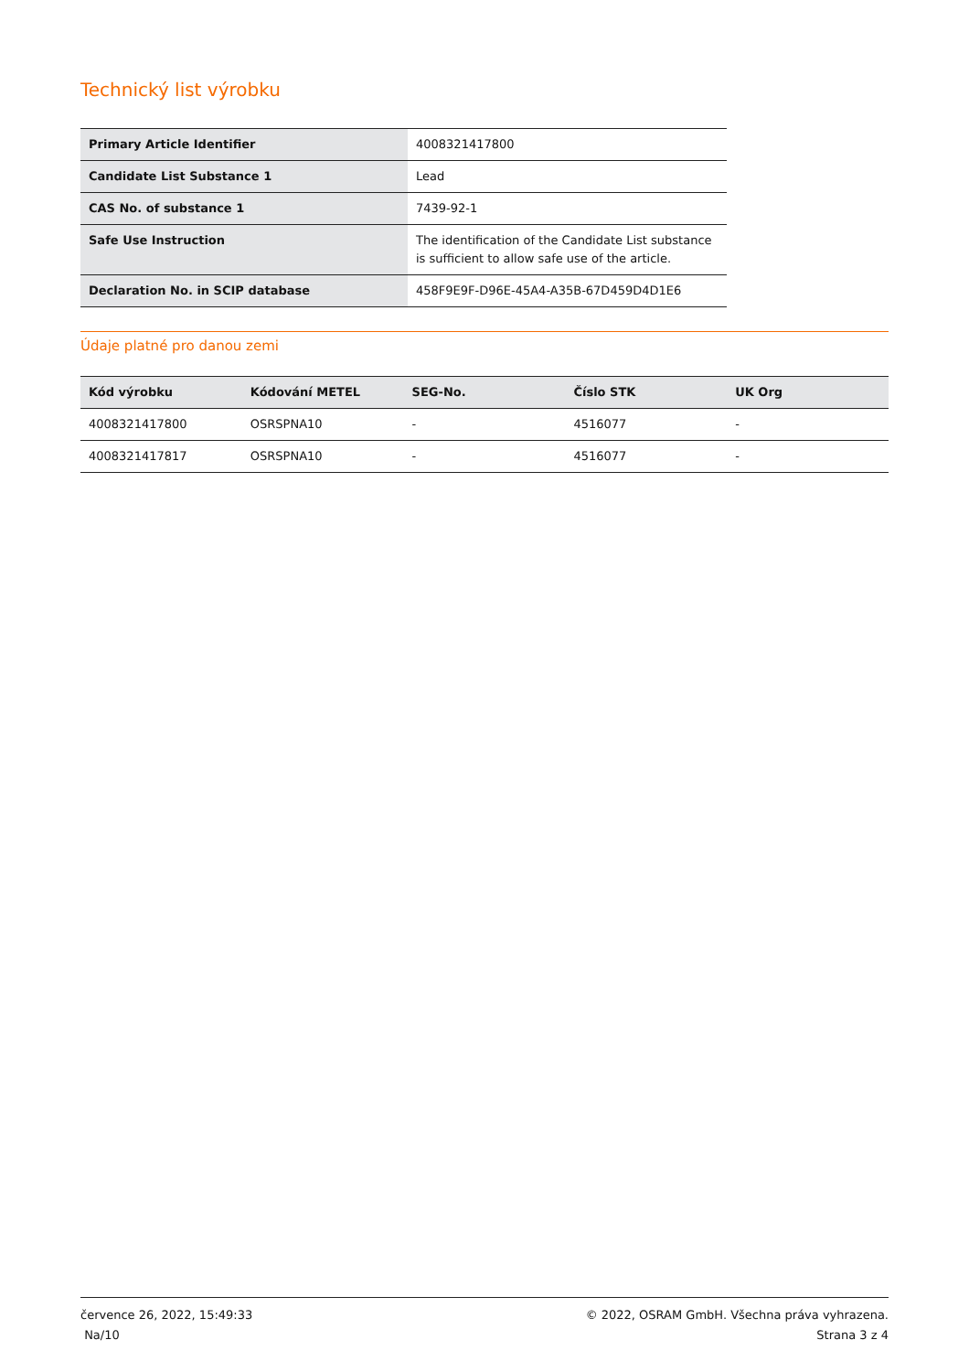Technický list výrobku
| Primary Article Identifier | 4008321417800 |
| Candidate List Substance 1 | Lead |
| CAS No. of substance 1 | 7439-92-1 |
| Safe Use Instruction | The identification of the Candidate List substance is sufficient to allow safe use of the article. |
| Declaration No. in SCIP database | 458F9E9F-D96E-45A4-A35B-67D459D4D1E6 |
Údaje platné pro danou zemi
| Kód výrobku | Kódování METEL | SEG-No. | Číslo STK | UK Org |
| --- | --- | --- | --- | --- |
| 4008321417800 | OSRSPNA10 | - | 4516077 | - |
| 4008321417817 | OSRSPNA10 | - | 4516077 | - |
července 26, 2022, 15:49:33
Na/10
© 2022, OSRAM GmbH. Všechna práva vyhrazena.
Strana 3 z 4